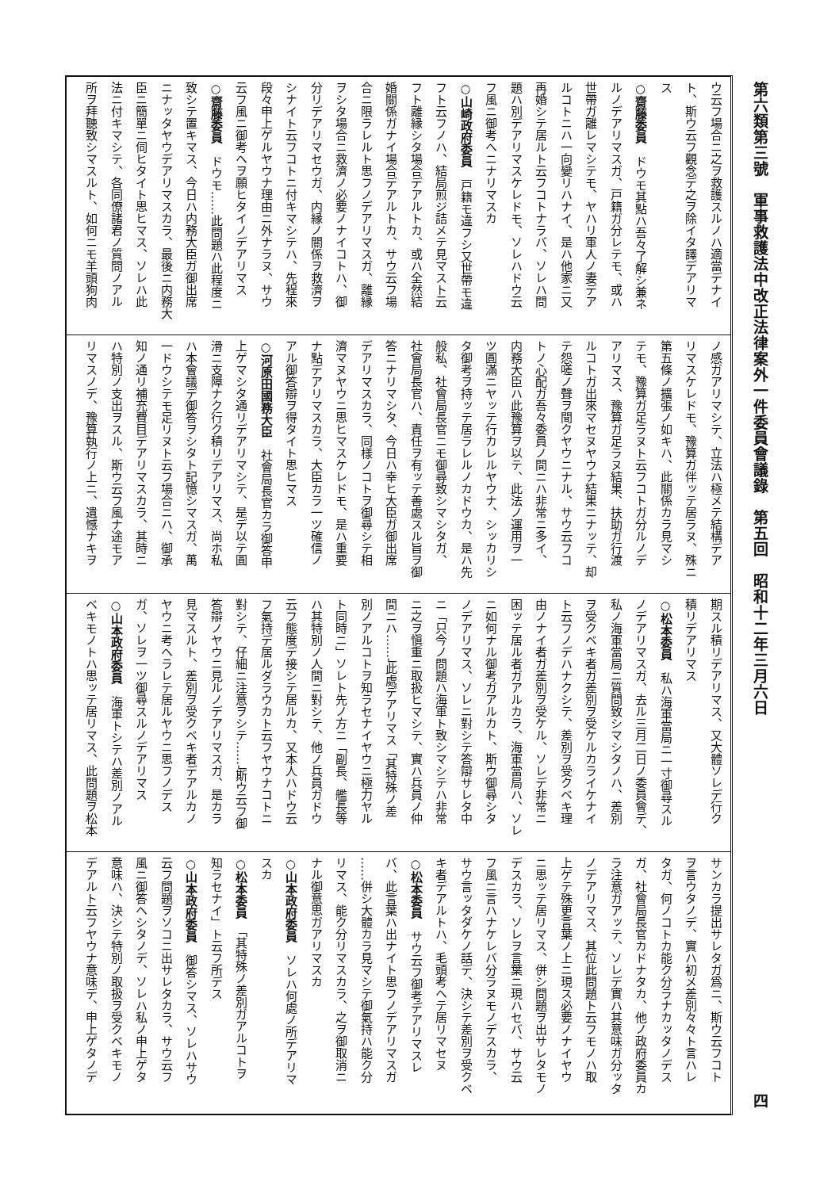第六類第三號　軍事救護法中改正法律案外一件委員會議錄　第五回　昭和十二年三月六日 四
ウ云フ場合ニ之ヲ救護スルノハ適當デナイ
ト、斯ウ云フ觀念デ之ヲ除イタ譯デアリマ
ス
○齋藤委員　ドウモ其點ハ吾々了解シ兼ネ
ルノデアリマスガ、戸籍ガ分レテモ、或ハ
世帶ガ離レマシテモ、ヤハリ軍人ノ妻デア
ルコトニハ一向變リハナイ、是ハ他家ニ又
再婚シテ居ルト云フコトナラバ、ソレハ問
題ハ別デアリマスケレドモ、ソレハドウ云
フ風ニ御考ヘニナリマスカ
○山崎政府委員　戸籍モ違フシ又世帶モ違
フト云フノハ、結局煎ジ詰メテ見マスト云
フト離縁シタ場合デアルトカ、或ハ全然結
婚關係ガナイ場合デアルトカ、サウ云フ場
合ニ限ラレルト思フノデアリマスガ、離縁
ヲシタ場合ニ救濟ノ必要ノナイコトハ、御
分リデアリマセウガ、内縁ノ關係ヲ救濟ヲ
シナイト云フコトニ付キマシテハ、先程來
段々申上ゲルヤウナ理由ニ外ナラヌ、サウ
云フ風ニ御考ヘヲ願ヒタイノデアリマス
○齋藤委員　ドウモ……此問題ハ此程度ニ
致シテ置キマス、今日ハ内務大臣ガ御出席
ニナッタヤウデアリマスカラ、最後ニ内務大
臣ニ簡單ニ伺ヒタイト思ヒマス、ソレハ此
法ニ付キマシテ、各同僚諸君ノ質問ノアル
所ヲ拜聽致シマスルト、如何ニモ羊頭狗肉
ノ感ガアリマシテ、立法ハ極メテ結構デア
リマスケレドモ、豫算ガ伴ッテ居ラヌ、殊ニ
第五條ノ擴張ノ如キハ、此關係カラ見マシ
テモ、豫算ガ足ラヌト云フコトガ分ルノデ
アリマス、豫算ガ足ラヌ結果、扶助ガ行渡
ルコトガ出來マセヌヤウナ結果ニナッテ、却
テ怨嗟ノ聲ヲ聞クヤウニナル、サウ云フコ
トノ心配ガ吾々委員ノ間ニハ非常ニ多イ、
内務大臣ハ此豫算ヲ以テ、此法ノ運用ヲ一
ツ圓滿ニヤッテ行カレルヤウナ、シッカリシ
タ御考ヲ持ッテ居ラレルノカドウカ、是ハ先
般私、社會局長官ニモ御尋致シマシタガ、
社會局長官ハ、責任ヲ有ッテ善處スル旨ヲ御
答ニナリマシタ、今日ハ幸ヒ大臣ガ御出席
デアリマスカラ、同樣ノコトヲ御尋シテ相
濟マヌヤウニ思ヒマスケレドモ、是ハ重要
ナ點デアリマスカラ、大臣カラ一ツ確信ノ
アル御答辯ヲ得タイト思ヒマス
○河原田國務大臣　社會局長官カラ御答申
上ゲマシタ通リデアリマシテ、是デ以テ圓
滑ニ支障ナク行ク積リデアリマス、尚ホ私
ハ本會議デ御答ヲシタト記憶シマスガ、萬
一ドウシテモ足リヌト云フ場合ニハ、御承
知ノ通リ補充費目デアリマスカラ、其時ニ
ハ特別ノ支出ヲスル、斯ウ云フ風ナ途モア
リマスノデ、豫算執行ノ上ニ、遺憾ナキヲ
期スル積リデアリマス、又大體ソレデ行ク
積リデアリマス
○松本委員　私ハ海軍當局ニ一寸御尋スル
ノデアリマスガ、去ル三月二日ノ委員會デ、
私ノ海軍當局ニ質問致シマシタノハ、差別
ヲ受クベキ者ガ差別ヲ受ケルカライケナイ
ト云フノデハナクシテ、差別ヲ受クベキ理
由ノナイ者ガ差別ヲ受ケル、ソレデ非常ニ
困ッテ居ル者ガアルカラ、海軍當局ハ、ソレ
ニ如何ナル御考ガアルカト、斯ウ御尋シタ
ノデアリマス、ソレニ對シテ答辯サレタ中
ニ「只今ノ問題ハ海軍ト致シマシテハ非常
ニ之ヲ愼重ニ取扱ヒマシテ、實ハ兵員ノ仲
間ニハ……」此處デアリマス「其特殊ノ差
別ノアルコトヲ知ラセナイヤウニ極力ヤル
ト同時ニ」ソレト先ノ方ニ「副長、艦長等
ハ其特別ノ人間ニ對シテ、他ノ兵員ガドウ
云フ態度デ接シテ居ルカ、又本人ハドウ云
フ氣持デ居ルダラウカト云フヤウナコトニ
對シテ、仔細ニ注意ヲシテ……」斯ウ云フ御
答辯ノヤウニ見ルノデアリマスガ、是カラ
見マスルト、差別ヲ受クベキ者デアルカノ
ヤウニ考ヘラレテ居ルヤウニ思フノデス
ガ、ソレヲ一ツ御尋スルノデアリマス
○山本政府委員　海軍トシテハ差別ノアル
ベキモノトハ思ッテ居リマス、此問題ヲ松本
サンカラ提出サレタガ爲ニ、斯ウ云フコト
ヲ言ウタノデ、實ハ初メ差別々々ト言ハレ
タガ、何ノコトカ能ク分ラナカッタノデス
ガ、社會局長官カドナタカ、他ノ政府委員カ
ラ注意ガアッテ、ソレデ實ハ其意味ガ分ッタ
ノデアリマス、其位此問題ト云フモノハ取
上ゲテ殊更言葉ノ上ニ現ス必要ノナイヤウ
ニ思ッテ居リマス、併シ問題ヲ出サレタモノ
デスカラ、ソレヲ言葉ニ現ハセバ、サウ云
フ風ニ言ハナケレバ分ラヌモノデスカラ、
サウ言ッタダケノ話デ、決シテ差別ヲ受クベ
キ者デアルトハ、毛頭考ヘテ居リマセヌ
○松本委員　サウ云フ御考デアリマスレ
バ、此言葉ハ出ナイト思フノデアリマスガ
……併シ大體カラ見マシテ御氣持ハ能ク分
リマス、能ク分リマスカラ、之ヲ御取消ニ
ナル御意思ガアリマスカ
○山本政府委員　ソレハ何處ノ所デアリマ
スカ
○松本委員　「其特殊ノ差別ガアルコトヲ
知ラセナイ」ト云フ所デス
○山本政府委員　御答シマス、ソレハサウ
云フ問題ヲソコニ出サレタカラ、サウ云フ
風ニ御答ヘシタノデ、ソレハ私ノ申上ゲタ
意味ハ、決シテ特別ノ取扱ヲ受クベキモノ
デアルト云フヤウナ意味デ、申上ゲタノデ